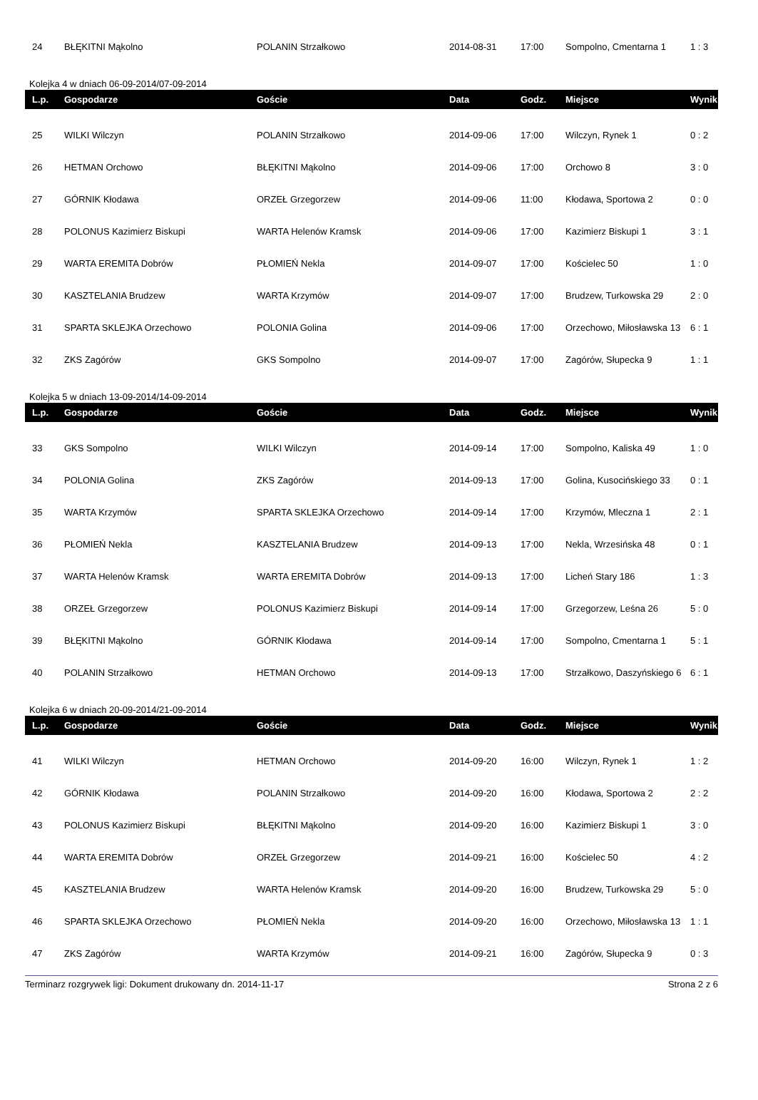| 24 | BŁĘKITNI Mąkolno | POLANIN Strzałkowo | 2014-08-31 | 17:00 | Sompolno, Cmentarna 1 | 1 : 3 |
Kolejka 4 w dniach 06-09-2014/07-09-2014
| L.p. | Gospodarze | Goście | Data | Godz. | Miejsce | Wynik |
| --- | --- | --- | --- | --- | --- | --- |
| 25 | WILKI Wilczyn | POLANIN Strzałkowo | 2014-09-06 | 17:00 | Wilczyn, Rynek 1 | 0 : 2 |
| 26 | HETMAN Orchowo | BŁĘKITNI Mąkolno | 2014-09-06 | 17:00 | Orchowo 8 | 3 : 0 |
| 27 | GÓRNIK Kłodawa | ORZEŁ Grzegorzew | 2014-09-06 | 11:00 | Kłodawa, Sportowa 2 | 0 : 0 |
| 28 | POLONUS Kazimierz Biskupi | WARTA Helenów Kramsk | 2014-09-06 | 17:00 | Kazimierz Biskupi 1 | 3 : 1 |
| 29 | WARTA EREMITA Dobrów | PŁOMIEŃ Nekla | 2014-09-07 | 17:00 | Kościelec 50 | 1 : 0 |
| 30 | KASZTELANIA Brudzew | WARTA Krzymów | 2014-09-07 | 17:00 | Brudzew, Turkowska 29 | 2 : 0 |
| 31 | SPARTA SKLEJKA Orzechowo | POLONIA Golina | 2014-09-06 | 17:00 | Orzechowo, Miłosławska 13 | 6 : 1 |
| 32 | ZKS Zagórów | GKS Sompolno | 2014-09-07 | 17:00 | Zagórów, Słupecka 9 | 1 : 1 |
Kolejka 5 w dniach 13-09-2014/14-09-2014
| L.p. | Gospodarze | Goście | Data | Godz. | Miejsce | Wynik |
| --- | --- | --- | --- | --- | --- | --- |
| 33 | GKS Sompolno | WILKI Wilczyn | 2014-09-14 | 17:00 | Sompolno, Kaliska 49 | 1 : 0 |
| 34 | POLONIA Golina | ZKS Zagórów | 2014-09-13 | 17:00 | Golina, Kusocińskiego 33 | 0 : 1 |
| 35 | WARTA Krzymów | SPARTA SKLEJKA Orzechowo | 2014-09-14 | 17:00 | Krzymów, Mleczna 1 | 2 : 1 |
| 36 | PŁOMIEŃ Nekla | KASZTELANIA Brudzew | 2014-09-13 | 17:00 | Nekla, Wrzesińska 48 | 0 : 1 |
| 37 | WARTA Helenów Kramsk | WARTA EREMITA Dobrów | 2014-09-13 | 17:00 | Licheń Stary 186 | 1 : 3 |
| 38 | ORZEŁ Grzegorzew | POLONUS Kazimierz Biskupi | 2014-09-14 | 17:00 | Grzegorzew, Leśna 26 | 5 : 0 |
| 39 | BŁĘKITNI Mąkolno | GÓRNIK Kłodawa | 2014-09-14 | 17:00 | Sompolno, Cmentarna 1 | 5 : 1 |
| 40 | POLANIN Strzałkowo | HETMAN Orchowo | 2014-09-13 | 17:00 | Strzałkowo, Daszyńskiego 6 | 6 : 1 |
Kolejka 6 w dniach 20-09-2014/21-09-2014
| L.p. | Gospodarze | Goście | Data | Godz. | Miejsce | Wynik |
| --- | --- | --- | --- | --- | --- | --- |
| 41 | WILKI Wilczyn | HETMAN Orchowo | 2014-09-20 | 16:00 | Wilczyn, Rynek 1 | 1 : 2 |
| 42 | GÓRNIK Kłodawa | POLANIN Strzałkowo | 2014-09-20 | 16:00 | Kłodawa, Sportowa 2 | 2 : 2 |
| 43 | POLONUS Kazimierz Biskupi | BŁĘKITNI Mąkolno | 2014-09-20 | 16:00 | Kazimierz Biskupi 1 | 3 : 0 |
| 44 | WARTA EREMITA Dobrów | ORZEŁ Grzegorzew | 2014-09-21 | 16:00 | Kościelec 50 | 4 : 2 |
| 45 | KASZTELANIA Brudzew | WARTA Helenów Kramsk | 2014-09-20 | 16:00 | Brudzew, Turkowska 29 | 5 : 0 |
| 46 | SPARTA SKLEJKA Orzechowo | PŁOMIEŃ Nekla | 2014-09-20 | 16:00 | Orzechowo, Miłosławska 13 | 1 : 1 |
| 47 | ZKS Zagórów | WARTA Krzymów | 2014-09-21 | 16:00 | Zagórów, Słupecka 9 | 0 : 3 |
Terminarz rozgrywek ligi: Dokument drukowany dn. 2014-11-17 Strona 2 z 6